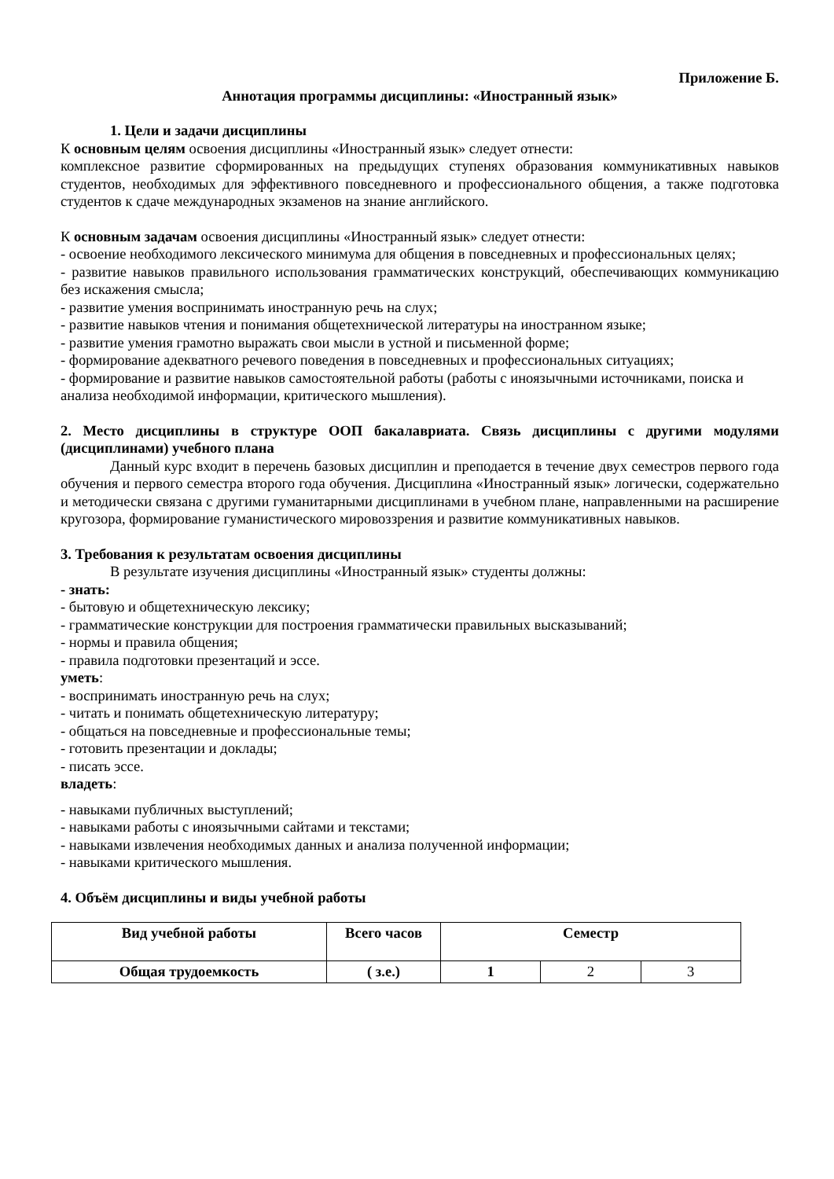Приложение Б.
Аннотация программы дисциплины: «Иностранный язык»
1. Цели и задачи дисциплины
К основным целям освоения дисциплины «Иностранный язык» следует отнести:
комплексное развитие сформированных на предыдущих ступенях образования коммуникативных навыков студентов, необходимых для эффективного повседневного и профессионального общения, а также подготовка студентов к сдаче международных экзаменов на знание английского.
К основным задачам освоения дисциплины «Иностранный язык» следует отнести:
- освоение необходимого лексического минимума для общения в повседневных и профессиональных целях;
- развитие навыков правильного использования грамматических конструкций, обеспечивающих коммуникацию без искажения смысла;
- развитие умения воспринимать иностранную речь на слух;
- развитие навыков чтения и понимания общетехнической литературы на иностранном языке;
- развитие умения грамотно выражать свои мысли в устной и письменной форме;
- формирование адекватного речевого поведения в повседневных и профессиональных ситуациях;
- формирование и развитие навыков самостоятельной работы (работы с иноязычными источниками, поиска и анализа необходимой информации, критического мышления).
2. Место дисциплины в структуре ООП бакалавриата. Связь дисциплины с другими модулями (дисциплинами) учебного плана
Данный курс входит в перечень базовых дисциплин и преподается в течение двух семестров первого года обучения и первого семестра второго года обучения. Дисциплина «Иностранный язык» логически, содержательно и методически связана с другими гуманитарными дисциплинами в учебном плане, направленными на расширение кругозора, формирование гуманистического мировоззрения и развитие коммуникативных навыков.
3. Требования к результатам освоения дисциплины
В результате изучения дисциплины «Иностранный язык» студенты должны:
- знать:
- бытовую и общетехническую лексику;
- грамматические конструкции для построения грамматически правильных высказываний;
- нормы и правила общения;
- правила подготовки презентаций и эссе.
уметь:
- воспринимать иностранную речь на слух;
- читать и понимать общетехническую литературу;
- общаться на повседневные и профессиональные темы;
- готовить презентации и доклады;
- писать эссе.
владеть:
- навыками публичных выступлений;
- навыками работы с иноязычными сайтами и текстами;
- навыками извлечения необходимых данных и анализа полученной информации;
- навыками критического мышления.
4. Объём дисциплины и виды учебной работы
| Вид учебной работы | Всего часов | Семестр | | |
| Общая трудоемкость | ( з.е.) | 1 | 2 | 3 |